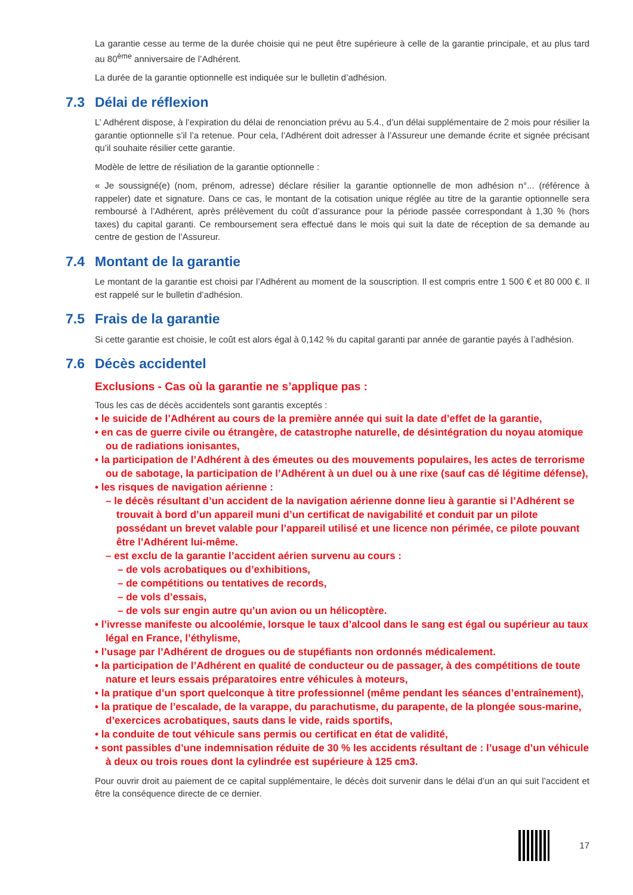La garantie cesse au terme de la durée choisie qui ne peut être supérieure à celle de la garantie principale, et au plus tard au 80<sup>ème</sup> anniversaire de l’Adhérent.
La durée de la garantie optionnelle est indiquée sur le bulletin d’adhésion.
7.3 Délai de réflexion
L’ Adhérent dispose, à l’expiration du délai de renonciation prévu au 5.4., d’un délai supplémentaire de 2 mois pour résilier la garantie optionnelle s’il l’a retenue. Pour cela, l’Adhérent doit adresser à l’Assureur une demande écrite et signée précisant qu’il souhaite résilier cette garantie.
Modèle de lettre de résiliation de la garantie optionnelle :
« Je soussigné(e) (nom, prénom, adresse) déclare résilier la garantie optionnelle de mon adhésion n°... (référence à rappeler) date et signature. Dans ce cas, le montant de la cotisation unique réglée au titre de la garantie optionnelle sera remboursé à l’Adhérent, après prélèvement du coût d’assurance pour la période passée correspondant à 1,30 % (hors taxes) du capital garanti. Ce remboursement sera effectué dans le mois qui suit la date de réception de sa demande au centre de gestion de l’Assureur.
7.4 Montant de la garantie
Le montant de la garantie est choisi par l’Adhérent au moment de la souscription. Il est compris entre 1 500 € et 80 000 €. Il est rappelé sur le bulletin d’adhésion.
7.5 Frais de la garantie
Si cette garantie est choisie, le coût est alors égal à 0,142 % du capital garanti par année de garantie payés à l’adhésion.
7.6 Décès accidentel
Exclusions - Cas où la garantie ne s’applique pas :
Tous les cas de décès accidentels sont garantis exceptés :
• le suicide de l’Adhérent au cours de la première année qui suit la date d’effet de la garantie,
• en cas de guerre civile ou étrangère, de catastrophe naturelle, de désintégration du noyau atomique ou de radiations ionisantes,
• la participation de l’Adhérent à des émeutes ou des mouvements populaires, les actes de terrorisme ou de sabotage, la participation de l’Adhérent à un duel ou à une rixe (sauf cas dé légitime défense),
• les risques de navigation aérienne :
– le décès résultant d’un accident de la navigation aérienne donne lieu à garantie si l’Adhérent se trouvait à bord d’un appareil muni d’un certificat de navigabilité et conduit par un pilote possédant un brevet valable pour l’appareil utilisé et une licence non périmée, ce pilote pouvant être l’Adhérent lui-même.
– est exclu de la garantie l’accident aérien survenu au cours :
– de vols acrobatiques ou d’exhibitions,
– de compétitions ou tentatives de records,
– de vols d’essais,
– de vols sur engin autre qu’un avion ou un hélicoptère.
• l’ivresse manifeste ou alcoolémie, lorsque le taux d’alcool dans le sang est égal ou supérieur au taux légal en France, l’éthylisme,
• l’usage par l’Adhérent de drogues ou de stupéfiants non ordonnés médicalement.
• la participation de l’Adhérent en qualité de conducteur ou de passager, à des compétitions de toute nature et leurs essais préparatoires entre véhicules à moteurs,
• la pratique d’un sport quelconque à titre professionnel (même pendant les séances d’entraînement),
• la pratique de l’escalade, de la varappe, du parachutisme, du parapente, de la plongée sous-marine, d’exercices acrobatiques, sauts dans le vide, raids sportifs,
• la conduite de tout véhicule sans permis ou certificat en état de validité,
• sont passibles d’une indemnisation réduite de 30 % les accidents résultant de : l’usage d’un véhicule à deux ou trois roues dont la cylindrée est supérieure à 125 cm3.
Pour ouvrir droit au paiement de ce capital supplémentaire, le décès doit survenir dans le délai d’un an qui suit l’accident et être la conséquence directe de ce dernier.
17